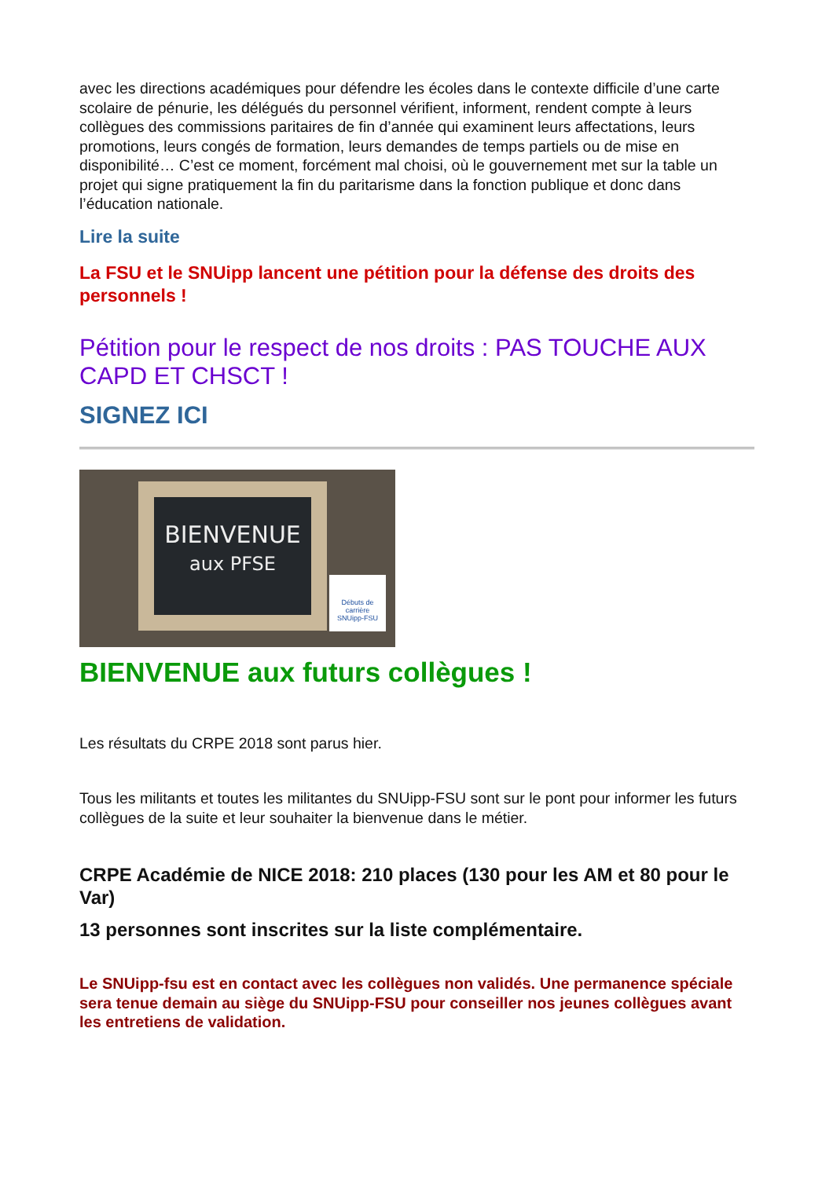avec les directions académiques pour défendre les écoles dans le contexte difficile d’une carte scolaire de pénurie, les délégués du personnel vérifient, informent, rendent compte à leurs collègues des commissions paritaires de fin d’année qui examinent leurs affectations, leurs promotions, leurs congés de formation, leurs demandes de temps partiels ou de mise en disponibilité… C’est ce moment, forcément mal choisi, où le gouvernement met sur la table un projet qui signe pratiquement la fin du paritarisme dans la fonction publique et donc dans l’éducation nationale.
Lire la suite
La FSU et le SNUipp lancent une pétition pour la défense des droits des personnels !
Pétition pour le respect de nos droits : PAS TOUCHE AUX CAPD ET CHSCT !
SIGNEZ ICI
BIENVENUE
aux PFSE
Débuts de carrière
SNUipp-FSU
BIENVENUE aux futurs collègues !
Les résultats du CRPE 2018 sont parus hier.
Tous les militants et toutes les militantes du SNUipp-FSU sont sur le pont pour informer les futurs collègues de la suite et leur souhaiter la bienvenue dans le métier.
CRPE Académie de NICE 2018: 210 places (130 pour les AM et 80 pour le Var)
13 personnes sont inscrites sur la liste complémentaire.
Le SNUipp-fsu est en contact avec les collègues non validés. Une permanence spéciale sera tenue demain au siège du SNUipp-FSU pour conseiller nos jeunes collègues avant les entretiens de validation.